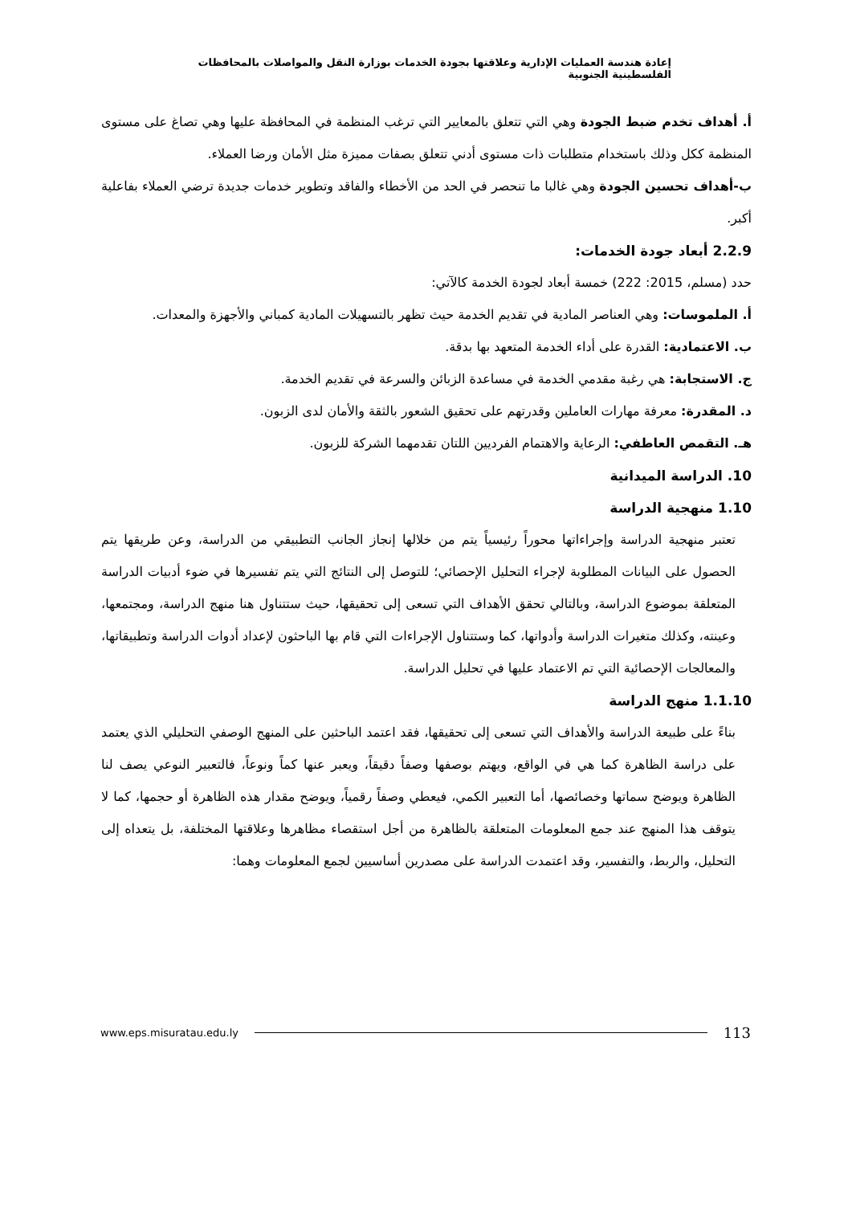إعادة هندسة العمليات الإدارية وعلاقتها بجودة الخدمات بوزارة النقل والمواصلات بالمحافظات الفلسطينية الجنوبية
أ. أهداف تخدم ضبط الجودة وهي التي تتعلق بالمعايير التي ترغب المنظمة في المحافظة عليها وهي تصاغ على مستوى المنظمة ككل وذلك باستخدام متطلبات ذات مستوى أدني تتعلق بصفات مميزة مثل الأمان ورضا العملاء.
ب-أهداف تحسين الجودة وهي غالبا ما تنحصر في الحد من الأخطاء والفاقد وتطوير خدمات جديدة ترضي العملاء بفاعلية أكبر.
2.2.9 أبعاد جودة الخدمات:
حدد (مسلم، 2015: 222) خمسة أبعاد لجودة الخدمة كالآتي:
أ. الملموسات: وهي العناصر المادية في تقديم الخدمة حيث تظهر بالتسهيلات المادية كمباني والأجهزة والمعدات.
ب. الاعتمادية: القدرة على أداء الخدمة المتعهد بها بدقة.
ج. الاستجابة: هي رغبة مقدمي الخدمة في مساعدة الزبائن والسرعة في تقديم الخدمة.
د. المقدرة: معرفة مهارات العاملين وقدرتهم على تحقيق الشعور بالثقة والأمان لدى الزبون.
هـ. التقمص العاطفي: الرعاية والاهتمام الفرديين اللتان تقدمهما الشركة للزبون.
10. الدراسة الميدانية
1.10 منهجية الدراسة
تعتبر منهجية الدراسة وإجراءاتها محوراً رئيسياً يتم من خلالها إنجاز الجانب التطبيقي من الدراسة، وعن طريقها يتم الحصول على البيانات المطلوبة لإجراء التحليل الإحصائي؛ للتوصل إلى النتائج التي يتم تفسيرها في ضوء أدبيات الدراسة المتعلقة بموضوع الدراسة، وبالتالي تحقق الأهداف التي تسعى إلى تحقيقها، حيث ستتناول هنا منهج الدراسة، ومجتمعها، وعينته، وكذلك متغيرات الدراسة وأدواتها، كما وستتناول الإجراءات التي قام بها الباحثون لإعداد أدوات الدراسة وتطبيقاتها، والمعالجات الإحصائية التي تم الاعتماد عليها في تحليل الدراسة.
1.1.10 منهج الدراسة
بناءً على طبيعة الدراسة والأهداف التي تسعى إلى تحقيقها، فقد اعتمد الباحثين على المنهج الوصفي التحليلي الذي يعتمد على دراسة الظاهرة كما هي في الواقع، ويهتم بوصفها وصفاً دقيقاً، ويعبر عنها كماً ونوعاً، فالتعبير النوعي يصف لنا الظاهرة ويوضح سماتها وخصائصها، أما التعبير الكمي، فيعطي وصفاً رقمياً، ويوضح مقدار هذه الظاهرة أو حجمها، كما لا يتوقف هذا المنهج عند جمع المعلومات المتعلقة بالظاهرة من أجل استقصاء مظاهرها وعلاقتها المختلفة، بل يتعداه إلى التحليل، والربط، والتفسير، وقد اعتمدت الدراسة على مصدرين أساسيين لجمع المعلومات وهما:
www.eps.misuratau.edu.ly 113